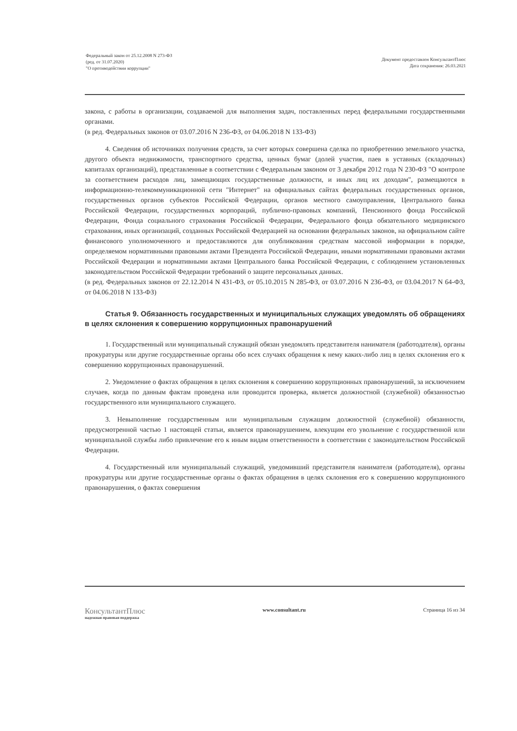Федеральный закон от 25.12.2008 N 273-ФЗ
(ред. от 31.07.2020)
"О противодействии коррупции"
Документ предоставлен КонсультантПлюс
Дата сохранения: 26.03.2021
закона, с работы в организации, создаваемой для выполнения задач, поставленных перед федеральными государственными органами.
(в ред. Федеральных законов от 03.07.2016 N 236-ФЗ, от 04.06.2018 N 133-ФЗ)
4. Сведения об источниках получения средств, за счет которых совершена сделка по приобретению земельного участка, другого объекта недвижимости, транспортного средства, ценных бумаг (долей участия, паев в уставных (складочных) капиталах организаций), представленные в соответствии с Федеральным законом от 3 декабря 2012 года N 230-ФЗ "О контроле за соответствием расходов лиц, замещающих государственные должности, и иных лиц их доходам", размещаются в информационно-телекоммуникационной сети "Интернет" на официальных сайтах федеральных государственных органов, государственных органов субъектов Российской Федерации, органов местного самоуправления, Центрального банка Российской Федерации, государственных корпораций, публично-правовых компаний, Пенсионного фонда Российской Федерации, Фонда социального страхования Российской Федерации, Федерального фонда обязательного медицинского страхования, иных организаций, созданных Российской Федерацией на основании федеральных законов, на официальном сайте финансового уполномоченного и предоставляются для опубликования средствам массовой информации в порядке, определяемом нормативными правовыми актами Президента Российской Федерации, иными нормативными правовыми актами Российской Федерации и нормативными актами Центрального банка Российской Федерации, с соблюдением установленных законодательством Российской Федерации требований о защите персональных данных.
(в ред. Федеральных законов от 22.12.2014 N 431-ФЗ, от 05.10.2015 N 285-ФЗ, от 03.07.2016 N 236-ФЗ, от 03.04.2017 N 64-ФЗ, от 04.06.2018 N 133-ФЗ)
Статья 9. Обязанность государственных и муниципальных служащих уведомлять об обращениях в целях склонения к совершению коррупционных правонарушений
1. Государственный или муниципальный служащий обязан уведомлять представителя нанимателя (работодателя), органы прокуратуры или другие государственные органы обо всех случаях обращения к нему каких-либо лиц в целях склонения его к совершению коррупционных правонарушений.
2. Уведомление о фактах обращения в целях склонения к совершению коррупционных правонарушений, за исключением случаев, когда по данным фактам проведена или проводится проверка, является должностной (служебной) обязанностью государственного или муниципального служащего.
3. Невыполнение государственным или муниципальным служащим должностной (служебной) обязанности, предусмотренной частью 1 настоящей статьи, является правонарушением, влекущим его увольнение с государственной или муниципальной службы либо привлечение его к иным видам ответственности в соответствии с законодательством Российской Федерации.
4. Государственный или муниципальный служащий, уведомивший представителя нанимателя (работодателя), органы прокуратуры или другие государственные органы о фактах обращения в целях склонения его к совершению коррупционного правонарушения, о фактах совершения
КонсультантПлюс
надежная правовая поддержка
www.consultant.ru Страница 16 из 34